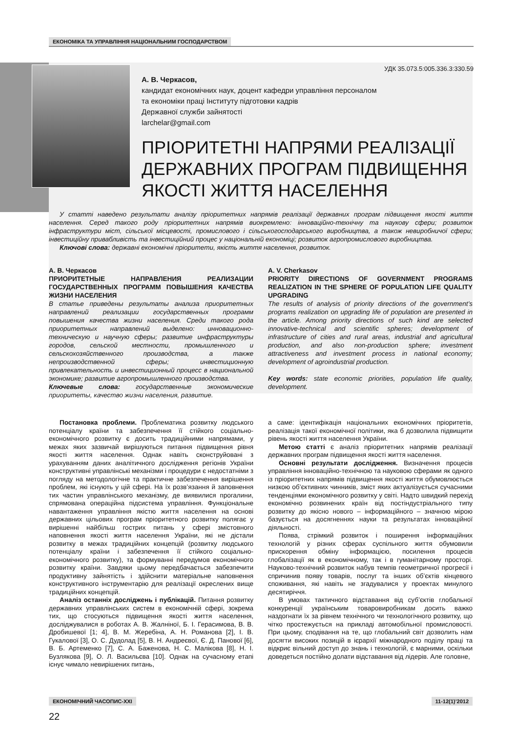ЕКОНОМІКА ТА УПРАВЛІННЯ НАЦІОНАЛЬНИМ ГОСПОДАРСТВОМ
УДК 35.073.5:005.336.3:330.59
А. В. Черкасов,
кандидат економічних наук, доцент кафедри управління персоналом
та економіки праці Інституту підготовки кадрів
Державної служби зайнятості
larchelar@gmail.com
ПРІОРИТЕТНІ НАПРЯМИ РЕАЛІЗАЦІЇ ДЕРЖАВНИХ ПРОГРАМ ПІДВИЩЕННЯ ЯКОСТІ ЖИТТЯ НАСЕЛЕННЯ
У статті наведено результати аналізу пріоритетних напрямів реалізації державних програм підвищення якості життя населення. Серед такого роду пріоритетних напрямів виокремлено: інноваційно-технічну та наукову сфери; розвиток інфраструктури міст, сільської місцевості, промислового і сільськогосподарського виробництва, а також невиробничої сфери; інвестиційну привабливість та інвестиційний процес у національній економіці; розвиток агропромислового виробництва.
Ключові слова: державні економічні пріоритети, якість життя населення, розвиток.
А. В. Черкасов
ПРИОРИТЕТНЫЕ НАПРАВЛЕНИЯ РЕАЛИЗАЦИИ ГОСУДАРСТВЕННЫХ ПРОГРАММ ПОВЫШЕНИЯ КАЧЕСТВА ЖИЗНИ НАСЕЛЕНИЯ
В статье приведены результаты анализа приоритетных направлений реализации государственных программ повышения качества жизни населения. Среди такого рода приоритетных направлений выделено: инновационно-техническую и научную сферы; развитие инфраструктуры городов, сельской местности, промышленного и сельскохозяйственного производства, а также непроизводственной сферы; инвестиционную привлекательность и инвестиционный процесс в национальной экономике; развитие агропромышленного производства.
Ключевые слова: государственные экономические приоритеты, качество жизни населения, развитие.
A. V. Cherkasov
PRIORITY DIRECTIONS OF GOVERNMENT PROGRAMS REALIZATION IN THE SPHERE OF POPULATION LIFE QUALITY UPGRADING
The results of analysis of priority directions of the government’s programs realization on upgrading life of population are presented in the article. Among priority directions of such kind are selected innovative-technical and scientific spheres; development of infrastructure of cities and rural areas, industrial and agricultural production, and also non-production sphere; investment attractiveness and investment process in national economy; development of agroindustrial production.
Key words: state economic priorities, population life quality, development.
Постановка проблеми. Проблематика розвитку людського потенціалу країни та забезпечення її стійкого соціально-економічного розвитку є досить традиційними напрямами, у межах яких зазвичай вирішуються питання підвищення рівня якості життя населення. Однак навіть сконструйовані з урахуванням даних аналітичного дослідження регіонів України конструктивні управлінські механізми і процедури є недостатніми з погляду на методологічне та практичне забезпечення вирішення проблем, які існують у цій сфері. На їх розв’язання й заповнення тих частин управлінського механізму, де виявилися прогалини, спрямована операційна підсистема управління. Функціональне навантаження управління якістю життя населення на основі державних цільових програм пріоритетного розвитку полягає у вирішенні найбільш гострих питань у сфері змістовного наповнення якості життя населення України, які не дістали розвитку в межах традиційних концепцій (розвитку людського потенціалу країни і забезпечення її стійкого соціально-економічного розвитку), та формуванні передумов економічного розвитку країни. Завдяки цьому передбачається забезпечити продуктивну зайнятість і здійснити матеріальне наповнення конструктивного інструментарію для реалізації окреслених вище традиційних концепцій.
Аналіз останніх досліджень і публікацій. Питання розвитку державних управлінських систем в економічній сфері, зокрема тих, що стосуються підвищення якості життя населення, досліджувалися в роботах А. В. Жалніної, Б. І. Герасимова, В. В. Дробишевої [1; 4], В. М. Жеребіна, А. Н. Романова [2], І. В. Гукалової [3], О. С. Дудолад [5], В. Н. Андреєвої, Є. Д. Панової [6], В. Б. Артеменко [7], С. А. Баженова, Н. С. Малікова [8], Н. І. Бузлякова [9], О. Л. Васильєва [10]. Однак на сучасному етапі існує чимало невирішених питань,
а саме: ідентифікація національних економічних пріоритетів, реалізація такої економічної політики, яка б дозволила підвищити рівень якості життя населення України.
Метою статті є аналіз пріоритетних напрямів реалізації державних програм підвищення якості життя населення.
Основні результати дослідження. Визначення процесів управління інноваційно-технічною та науковою сферами як одного із пріоритетних напрямів підвищення якості життя обумовлюється низкою об’єктивних чинників, зміст яких актуалізується сучасними тенденціями економічного розвитку у світі. Надто швидкий перехід економічно розвинених країн від постіндустріального типу розвитку до якісно нового – інформаційного – значною мірою базується на досягненнях науки та результатах інноваційної діяльності.
Поява, стрімкий розвиток і поширення інформаційних технологій у різних сферах суспільного життя обумовили прискорення обміну інформацією, посилення процесів глобалізації як в економічному, так і в гуманітарному просторі. Науково-технічний розвиток набув темпів геометричної прогресії і спричинив появу товарів, послуг та інших об’єктів кінцевого споживання, які навіть не згадувалися у проектах минулого десятиріччя.
В умовах тактичного відставання від суб’єктів глобальної конкуренції українським товаровиробникам досить важко наздогнати їх за рівнем технічного чи технологічного розвитку, що чітко простежується на прикладі автомобільної промисловості. При цьому, сподівання на те, що глобальний світ дозволить нам досягти високих позицій в ієрархії міжнародного поділу праці та відкриє вільний доступ до знань і технологій, є марними, оскільки доведеться постійно долати відставання від лідерів. Але головне,
ЕКОНОМІЧНИЙ ЧАСОПИС-XXI 11-12(1)’2012
22